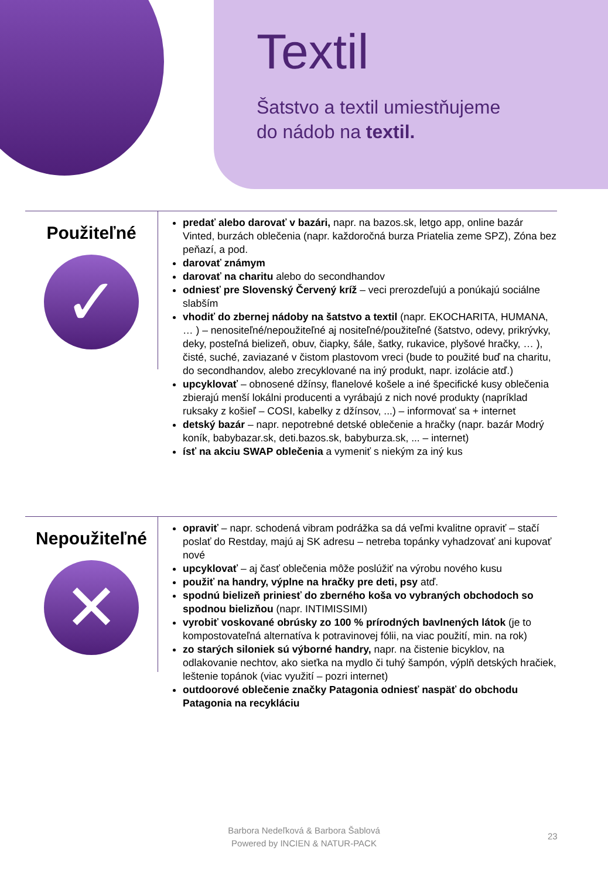Textil
Šatstvo a textil umiestňujeme
do nádob na textil.
Použiteľné
✓
predať alebo darovať v bazári, napr. na bazos.sk, letgo app, online bazár Vinted, burzách oblečenia (napr. každoročná burza Priatelia zeme SPZ), Zóna bez peňazí, a pod.
darovať známym
darovať na charitu alebo do secondhandov
odniesť pre Slovenský Červený kríž – veci prerozdeľujú a ponúkajú sociálne slabším
vhodiť do zbernej nádoby na šatstvo a textil (napr. EKOCHARITA, HUMANA, … ) – nenositeľné/nepoužiteľné aj nositeľné/použiteľné (šatstvo, odevy, prikrývky, deky, posteľná bielizeň, obuv, čiapky, šále, šatky, rukavice, plyšové hračky, … ), čisté, suché, zaviazané v čistom plastovom vreci (bude to použité buď na charitu, do secondhandov, alebo zrecyklované na iný produkt, napr. izolácie atď.)
upcyklovať – obnosené džínsy, flanelové košele a iné špecifické kusy oblečenia zbierajú menší lokálni producenti a vyrábajú z nich nové produkty (napríklad ruksaky z košieľ – COSI, kabelky z džínsov, ...) – informovať sa + internet
detský bazár – napr. nepotrebné detské oblečenie a hračky (napr. bazár Modrý koník, babybazar.sk, deti.bazos.sk, babyburza.sk, ... – internet)
ísť na akciu SWAP oblečenia a vymeniť s niekým za iný kus
Nepoužiteľné
✕
opraviť – napr. schodená vibram podrážka sa dá veľmi kvalitne opraviť – stačí poslať do Restday, majú aj SK adresu – netreba topánky vyhadzovať ani kupovať nové
upcyklovať – aj časť oblečenia môže poslúžiť na výrobu nového kusu
použiť na handry, výplne na hračky pre deti, psy atď.
spodnú bielizeň priniesť do zberného koša vo vybraných obchodoch so spodnou bielizňou (napr. INTIMISSIMI)
vyrobiť voskované obrúsky zo 100 % prírodných bavlnených látok (je to kompostovateľná alternatíva k potravinovej fólii, na viac použití, min. na rok)
zo starých siloniek sú výborné handry, napr. na čistenie bicyklov, na odlakovanie nechtov, ako sieťka na mydlo či tuhý šampón, výplň detských hračiek, leštenie topánok (viac využití – pozri internet)
outdoorové oblečenie značky Patagonia odniesť naspäť do obchodu Patagonia na recykláciu
Barbora Nedeľková & Barbora Šablová
Powered by INCIEN & NATUR-PACK
23